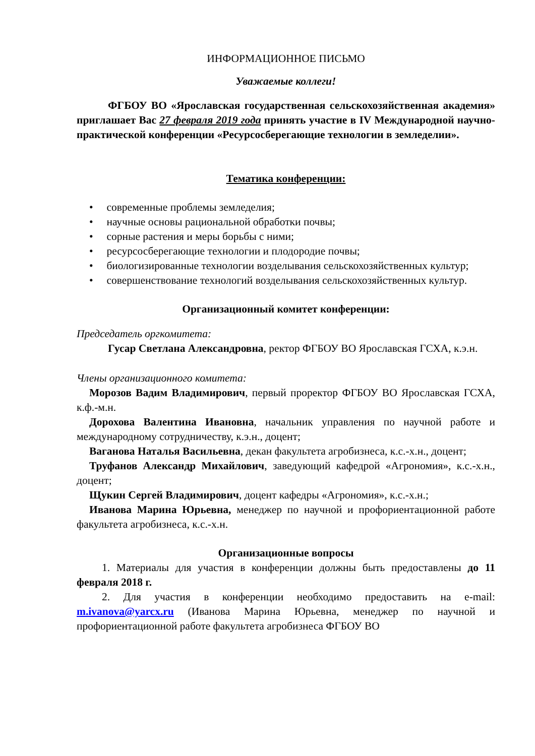ИНФОРМАЦИОННОЕ ПИСЬМО
Уважаемые коллеги!
ФГБОУ ВО «Ярославская государственная сельскохозяйственная академия» приглашает Вас 27 февраля 2019 года принять участие в IV Международной научно-практической конференции «Ресурсосберегающие технологии в земледелии».
Тематика конференции:
• современные проблемы земледелия;
• научные основы рациональной обработки почвы;
• сорные растения и меры борьбы с ними;
• ресурсосберегающие технологии и плодородие почвы;
• биологизированные технологии возделывания сельскохозяйственных культур;
• совершенствование технологий возделывания сельскохозяйственных культур.
Организационный комитет конференции:
Председатель оргкомитета:
Гусар Светлана Александровна, ректор ФГБОУ ВО Ярославская ГСХА, к.э.н.
Члены организационного комитета:
Морозов Вадим Владимирович, первый проректор ФГБОУ ВО Ярославская ГСХА, к.ф.-м.н.
Дорохова Валентина Ивановна, начальник управления по научной работе и международному сотрудничеству, к.э.н., доцент;
Ваганова Наталья Васильевна, декан факультета агробизнеса, к.с.-х.н., доцент;
Труфанов Александр Михайлович, заведующий кафедрой «Агрономия», к.с.-х.н., доцент;
Щукин Сергей Владимирович, доцент кафедры «Агрономия», к.с.-х.н.;
Иванова Марина Юрьевна, менеджер по научной и профориентационной работе факультета агробизнеса, к.с.-х.н.
Организационные вопросы
1. Материалы для участия в конференции должны быть предоставлены до 11 февраля 2018 г.
2. Для участия в конференции необходимо предоставить на e-mail: m.ivanova@yarcx.ru (Иванова Марина Юрьевна, менеджер по научной и профориентационной работе факультета агробизнеса ФГБОУ ВО